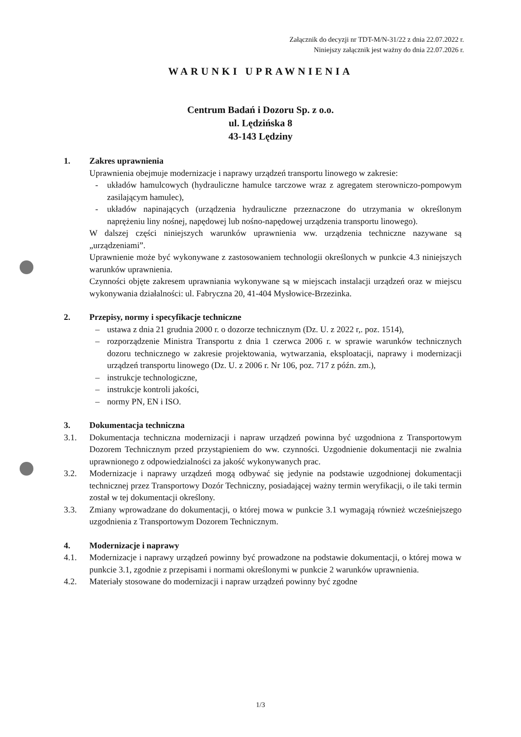Załącznik do decyzji nr TDT-M/N-31/22 z dnia 22.07.2022 r.
Niniejszy załącznik jest ważny do dnia 22.07.2026 r.
WARUNKI UPRAWNIENIA
Centrum Badań i Dozoru Sp. z o.o.
ul. Lędzińska 8
43-143 Lędziny
1. Zakres uprawnienia
Uprawnienia obejmuje modernizacje i naprawy urządzeń transportu linowego w zakresie:
- układów hamulcowych (hydrauliczne hamulce tarczowe wraz z agregatem sterowniczo-pompowym zasilającym hamulec),
- układów napinających (urządzenia hydrauliczne przeznaczone do utrzymania w określonym naprężeniu liny nośnej, napędowej lub nośno-napędowej urządzenia transportu linowego).
W dalszej części niniejszych warunków uprawnienia ww. urządzenia techniczne nazywane są „urządzeniami”.
Uprawnienie może być wykonywane z zastosowaniem technologii określonych w punkcie 4.3 niniejszych warunków uprawnienia.
Czynności objęte zakresem uprawniania wykonywane są w miejscach instalacji urządzeń oraz w miejscu wykonywania działalności: ul. Fabryczna 20, 41-404 Mysłowice-Brzezinka.
2. Przepisy, normy i specyfikacje techniczne
– ustawa z dnia 21 grudnia 2000 r. o dozorze technicznym (Dz. U. z 2022 r,. poz. 1514),
– rozporządzenie Ministra Transportu z dnia 1 czerwca 2006 r. w sprawie warunków technicznych dozoru technicznego w zakresie projektowania, wytwarzania, eksploatacji, naprawy i modernizacji urządzeń transportu linowego (Dz. U. z 2006 r. Nr 106, poz. 717 z późn. zm.),
– instrukcje technologiczne,
– instrukcje kontroli jakości,
– normy PN, EN i ISO.
3. Dokumentacja techniczna
3.1. Dokumentacja techniczna modernizacji i napraw urządzeń powinna być uzgodniona z Transportowym Dozorem Technicznym przed przystąpieniem do ww. czynności. Uzgodnienie dokumentacji nie zwalnia uprawnionego z odpowiedzialności za jakość wykonywanych prac.
3.2. Modernizacje i naprawy urządzeń mogą odbywać się jedynie na podstawie uzgodnionej dokumentacji technicznej przez Transportowy Dozór Techniczny, posiadającej ważny termin weryfikacji, o ile taki termin został w tej dokumentacji określony.
3.3. Zmiany wprowadzane do dokumentacji, o której mowa w punkcie 3.1 wymagają również wcześniejszego uzgodnienia z Transportowym Dozorem Technicznym.
4. Modernizacje i naprawy
4.1. Modernizacje i naprawy urządzeń powinny być prowadzone na podstawie dokumentacji, o której mowa w punkcie 3.1, zgodnie z przepisami i normami określonymi w punkcie 2 warunków uprawnienia.
4.2. Materiały stosowane do modernizacji i napraw urządzeń powinny być zgodne
1/3